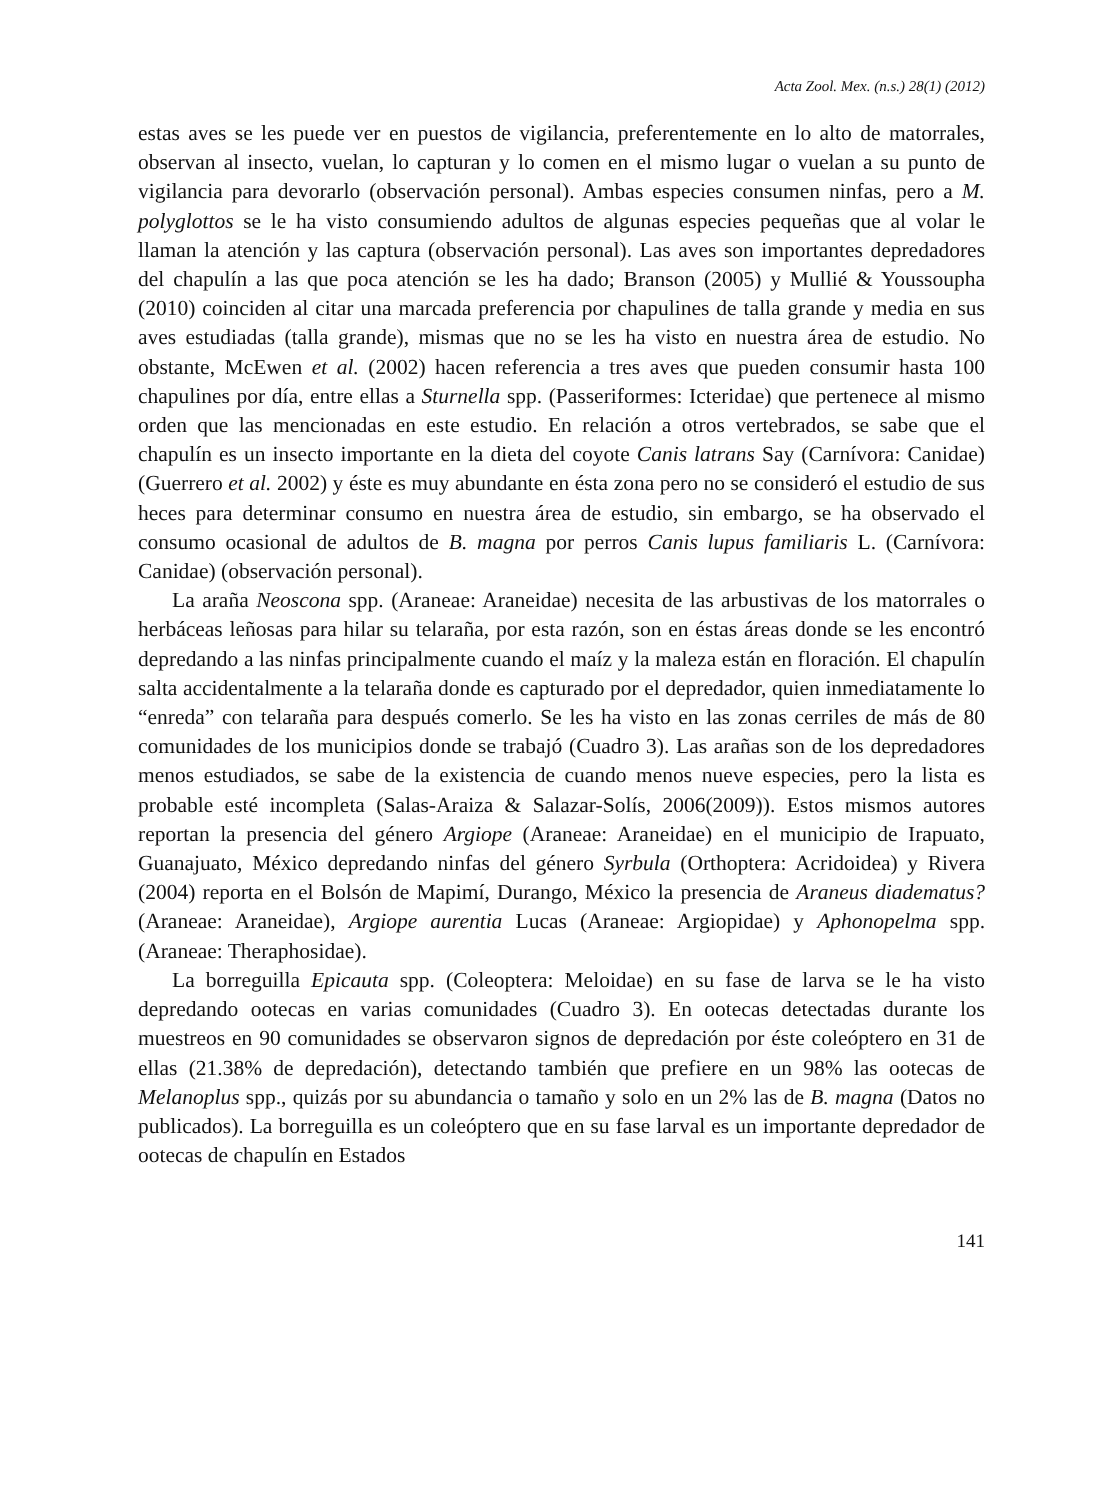Acta Zool. Mex. (n.s.) 28(1) (2012)
estas aves se les puede ver en puestos de vigilancia, preferentemente en lo alto de matorrales, observan al insecto, vuelan, lo capturan y lo comen en el mismo lugar o vuelan a su punto de vigilancia para devorarlo (observación personal). Ambas especies consumen ninfas, pero a M. polyglottos se le ha visto consumiendo adultos de algunas especies pequeñas que al volar le llaman la atención y las captura (observación personal). Las aves son importantes depredadores del chapulín a las que poca atención se les ha dado; Branson (2005) y Mullié & Youssoupha (2010) coinciden al citar una marcada preferencia por chapulines de talla grande y media en sus aves estudiadas (talla grande), mismas que no se les ha visto en nuestra área de estudio. No obstante, McEwen et al. (2002) hacen referencia a tres aves que pueden consumir hasta 100 chapulines por día, entre ellas a Sturnella spp. (Passeriformes: Icteridae) que pertenece al mismo orden que las mencionadas en este estudio. En relación a otros vertebrados, se sabe que el chapulín es un insecto importante en la dieta del coyote Canis latrans Say (Carnívora: Canidae) (Guerrero et al. 2002) y éste es muy abundante en ésta zona pero no se consideró el estudio de sus heces para determinar consumo en nuestra área de estudio, sin embargo, se ha observado el consumo ocasional de adultos de B. magna por perros Canis lupus familiaris L. (Carnívora: Canidae) (observación personal).
La araña Neoscona spp. (Araneae: Araneidae) necesita de las arbustivas de los matorrales o herbáceas leñosas para hilar su telaraña, por esta razón, son en éstas áreas donde se les encontró depredando a las ninfas principalmente cuando el maíz y la maleza están en floración. El chapulín salta accidentalmente a la telaraña donde es capturado por el depredador, quien inmediatamente lo “enreda” con telaraña para después comerlo. Se les ha visto en las zonas cerriles de más de 80 comunidades de los municipios donde se trabajó (Cuadro 3). Las arañas son de los depredadores menos estudiados, se sabe de la existencia de cuando menos nueve especies, pero la lista es probable esté incompleta (Salas-Araiza & Salazar-Solís, 2006(2009)). Estos mismos autores reportan la presencia del género Argiope (Araneae: Araneidae) en el municipio de Irapuato, Guanajuato, México depredando ninfas del género Syrbula (Orthoptera: Acridoidea) y Rivera (2004) reporta en el Bolsón de Mapimí, Durango, México la presencia de Araneus diadematus? (Araneae: Araneidae), Argiope aurentia Lucas (Araneae: Argiopidae) y Aphonopelma spp. (Araneae: Theraphosidae).
La borreguilla Epicauta spp. (Coleoptera: Meloidae) en su fase de larva se le ha visto depredando ootecas en varias comunidades (Cuadro 3). En ootecas detectadas durante los muestreos en 90 comunidades se observaron signos de depredación por éste coleóptero en 31 de ellas (21.38% de depredación), detectando también que prefiere en un 98% las ootecas de Melanoplus spp., quizás por su abundancia o tamaño y solo en un 2% las de B. magna (Datos no publicados). La borreguilla es un coleóptero que en su fase larval es un importante depredador de ootecas de chapulín en Estados
141